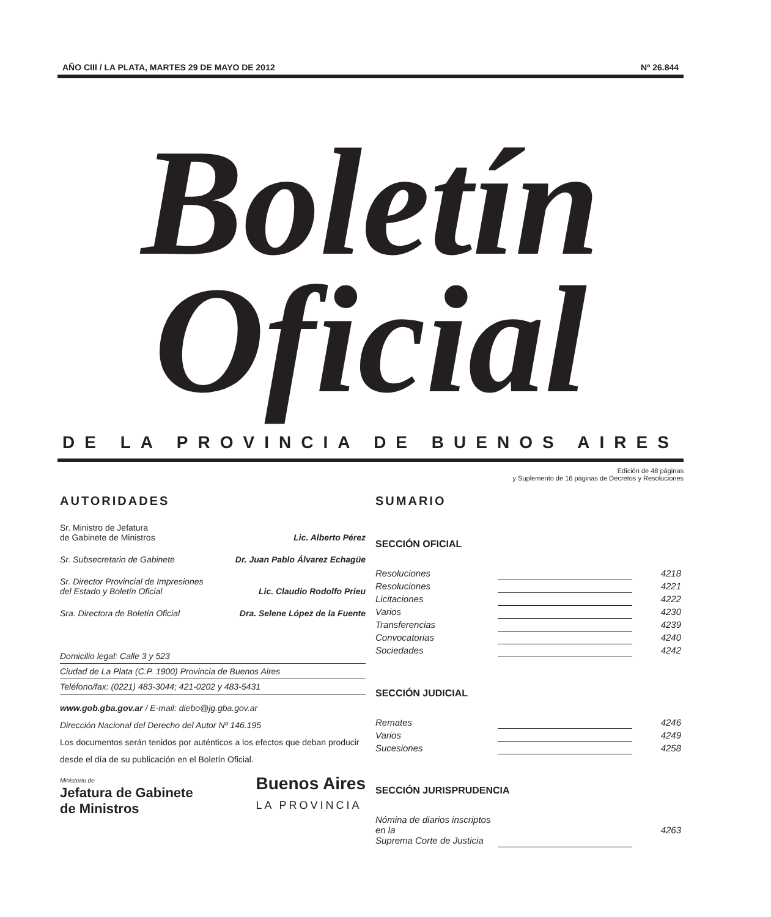AÑO CIII / LA PLATA, MARTES 29 DE MAYO DE 2012 Nº 26.844
Boletín
Oficial
DE LA PROVINCIA DE BUENOS AIRES
Edición de 48 páginas
y Suplemento de 16 páginas de Decretos y Resoluciones
AUTORIDADES
Sr. Ministro de Jefatura
de Gabinete de Ministros Lic. Alberto Pérez
Sr. Subsecretario de Gabinete Dr. Juan Pablo Álvarez Echagüe
Sr. Director Provincial de Impresiones
del Estado y Boletín Oficial Lic. Claudio Rodolfo Prieu
Sra. Directora de Boletín Oficial Dra. Selene López de la Fuente
Domicilio legal: Calle 3 y 523
Ciudad de La Plata (C.P. 1900) Provincia de Buenos Aires
Teléfono/fax: (0221) 483-3044; 421-0202 y 483-5431
www.gob.gba.gov.ar / E-mail: diebo@jg.gba.gov.ar
Dirección Nacional del Derecho del Autor Nº 146.195
Los documentos serán tenidos por auténticos a los efectos que deban producir desde el día de su publicación en el Boletín Oficial.
Ministerio de
Jefatura de Gabinete
de Ministros
Buenos Aires
LA PROVINCIA
SUMARIO
SECCIÓN OFICIAL
| Resoluciones | | 4218 |
| Resoluciones | | 4221 |
| Licitaciones | | 4222 |
| Varios | | 4230 |
| Transferencias | | 4239 |
| Convocatorias | | 4240 |
| Sociedades | | 4242 |
SECCIÓN JUDICIAL
| Remates | | 4246 |
| Varios | | 4249 |
| Sucesiones | | 4258 |
SECCIÓN JURISPRUDENCIA
| Nómina de diarios inscriptos en la Suprema Corte de Justicia | | 4263 |